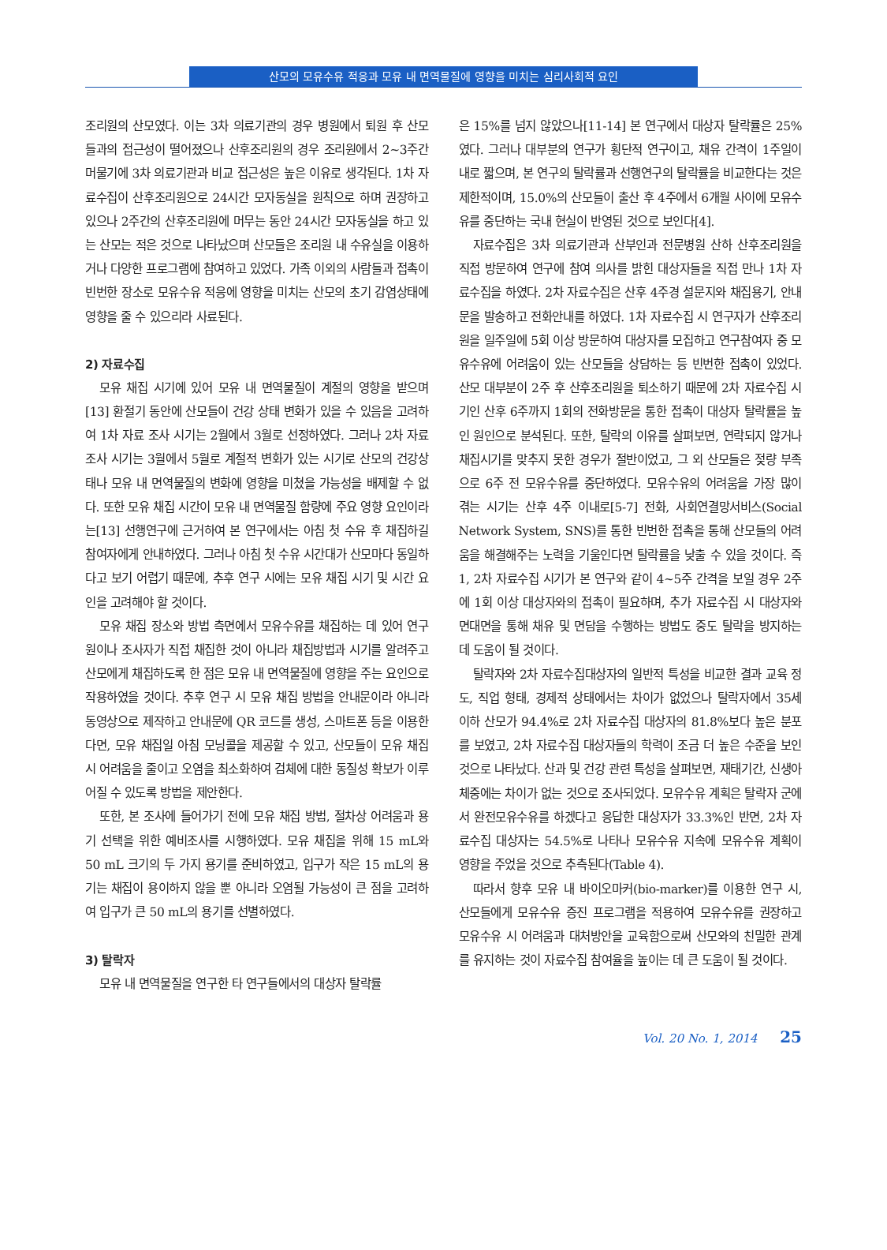산모의 모유수유 적응과 모유 내 면역물질에 영향을 미치는 심리사회적 요인
조리원의 산모였다. 이는 3차 의료기관의 경우 병원에서 퇴원 후 산모들과의 접근성이 떨어졌으나 산후조리원의 경우 조리원에서 2~3주간 머물기에 3차 의료기관과 비교 접근성은 높은 이유로 생각된다. 1차 자료수집이 산후조리원으로 24시간 모자동실을 원칙으로 하며 권장하고 있으나 2주간의 산후조리원에 머무는 동안 24시간 모자동실을 하고 있는 산모는 적은 것으로 나타났으며 산모들은 조리원 내 수유실을 이용하거나 다양한 프로그램에 참여하고 있었다. 가족 이외의 사람들과 접촉이 빈번한 장소로 모유수유 적응에 영향을 미치는 산모의 초기 감염상태에 영향을 줄 수 있으리라 사료된다.
2) 자료수집
모유 채집 시기에 있어 모유 내 면역물질이 계절의 영향을 받으며[13] 환절기 동안에 산모들이 건강 상태 변화가 있을 수 있음을 고려하여 1차 자료 조사 시기는 2월에서 3월로 선정하였다. 그러나 2차 자료 조사 시기는 3월에서 5월로 계절적 변화가 있는 시기로 산모의 건강상태나 모유 내 면역물질의 변화에 영향을 미쳤을 가능성을 배제할 수 없다. 또한 모유 채집 시간이 모유 내 면역물질 함량에 주요 영향 요인이라는[13] 선행연구에 근거하여 본 연구에서는 아침 첫 수유 후 채집하길 참여자에게 안내하였다. 그러나 아침 첫 수유 시간대가 산모마다 동일하다고 보기 어렵기 때문에, 추후 연구 시에는 모유 채집 시기 및 시간 요인을 고려해야 할 것이다.
모유 채집 장소와 방법 측면에서 모유수유를 채집하는 데 있어 연구원이나 조사자가 직접 채집한 것이 아니라 채집방법과 시기를 알려주고 산모에게 채집하도록 한 점은 모유 내 면역물질에 영향을 주는 요인으로 작용하였을 것이다. 추후 연구 시 모유 채집 방법을 안내문이라 아니라 동영상으로 제작하고 안내문에 QR 코드를 생성, 스마트폰 등을 이용한다면, 모유 채집일 아침 모닝콜을 제공할 수 있고, 산모들이 모유 채집 시 어려움을 줄이고 오염을 최소화하여 검체에 대한 동질성 확보가 이루어질 수 있도록 방법을 제안한다.
또한, 본 조사에 들어가기 전에 모유 채집 방법, 절차상 어려움과 용기 선택을 위한 예비조사를 시행하였다. 모유 채집을 위해 15 mL와 50 mL 크기의 두 가지 용기를 준비하였고, 입구가 작은 15 mL의 용기는 채집이 용이하지 않을 뿐 아니라 오염될 가능성이 큰 점을 고려하여 입구가 큰 50 mL의 용기를 선별하였다.
3) 탈락자
모유 내 면역물질을 연구한 타 연구들에서의 대상자 탈락률
은 15%를 넘지 않았으나[11-14] 본 연구에서 대상자 탈락률은 25%였다. 그러나 대부분의 연구가 횡단적 연구이고, 채유 간격이 1주일이내로 짧으며, 본 연구의 탈락률과 선행연구의 탈락률을 비교한다는 것은 제한적이며, 15.0%의 산모들이 출산 후 4주에서 6개월 사이에 모유수유를 중단하는 국내 현실이 반영된 것으로 보인다[4].
자료수집은 3차 의료기관과 산부인과 전문병원 산하 산후조리원을 직접 방문하여 연구에 참여 의사를 밝힌 대상자들을 직접 만나 1차 자료수집을 하였다. 2차 자료수집은 산후 4주경 설문지와 채집용기, 안내문을 발송하고 전화안내를 하였다. 1차 자료수집 시 연구자가 산후조리원을 일주일에 5회 이상 방문하여 대상자를 모집하고 연구참여자 중 모유수유에 어려움이 있는 산모들을 상담하는 등 빈번한 접촉이 있었다. 산모 대부분이 2주 후 산후조리원을 퇴소하기 때문에 2차 자료수집 시기인 산후 6주까지 1회의 전화방문을 통한 접촉이 대상자 탈락률을 높인 원인으로 분석된다. 또한, 탈락의 이유를 살펴보면, 연락되지 않거나 채집시기를 맞추지 못한 경우가 절반이었고, 그 외 산모들은 젖량 부족으로 6주 전 모유수유를 중단하였다. 모유수유의 어려움을 가장 많이 겪는 시기는 산후 4주 이내로[5-7] 전화, 사회연결망서비스(Social Network System, SNS)를 통한 빈번한 접촉을 통해 산모들의 어려움을 해결해주는 노력을 기울인다면 탈락률을 낮출 수 있을 것이다. 즉 1, 2차 자료수집 시기가 본 연구와 같이 4~5주 간격을 보일 경우 2주에 1회 이상 대상자와의 접촉이 필요하며, 추가 자료수집 시 대상자와 면대면을 통해 채유 및 면담을 수행하는 방법도 중도 탈락을 방지하는 데 도움이 될 것이다.
탈락자와 2차 자료수집대상자의 일반적 특성을 비교한 결과 교육 정도, 직업 형태, 경제적 상태에서는 차이가 없었으나 탈락자에서 35세 이하 산모가 94.4%로 2차 자료수집 대상자의 81.8%보다 높은 분포를 보였고, 2차 자료수집 대상자들의 학력이 조금 더 높은 수준을 보인 것으로 나타났다. 산과 및 건강 관련 특성을 살펴보면, 재태기간, 신생아 체중에는 차이가 없는 것으로 조사되었다. 모유수유 계획은 탈락자 군에서 완전모유수유를 하겠다고 응답한 대상자가 33.3%인 반면, 2차 자료수집 대상자는 54.5%로 나타나 모유수유 지속에 모유수유 계획이 영향을 주었을 것으로 추측된다(Table 4).
따라서 향후 모유 내 바이오마커(bio-marker)를 이용한 연구 시, 산모들에게 모유수유 증진 프로그램을 적용하여 모유수유를 권장하고 모유수유 시 어려움과 대처방안을 교육함으로써 산모와의 친밀한 관계를 유지하는 것이 자료수집 참여율을 높이는 데 큰 도움이 될 것이다.
Vol. 20 No. 1, 2014 25